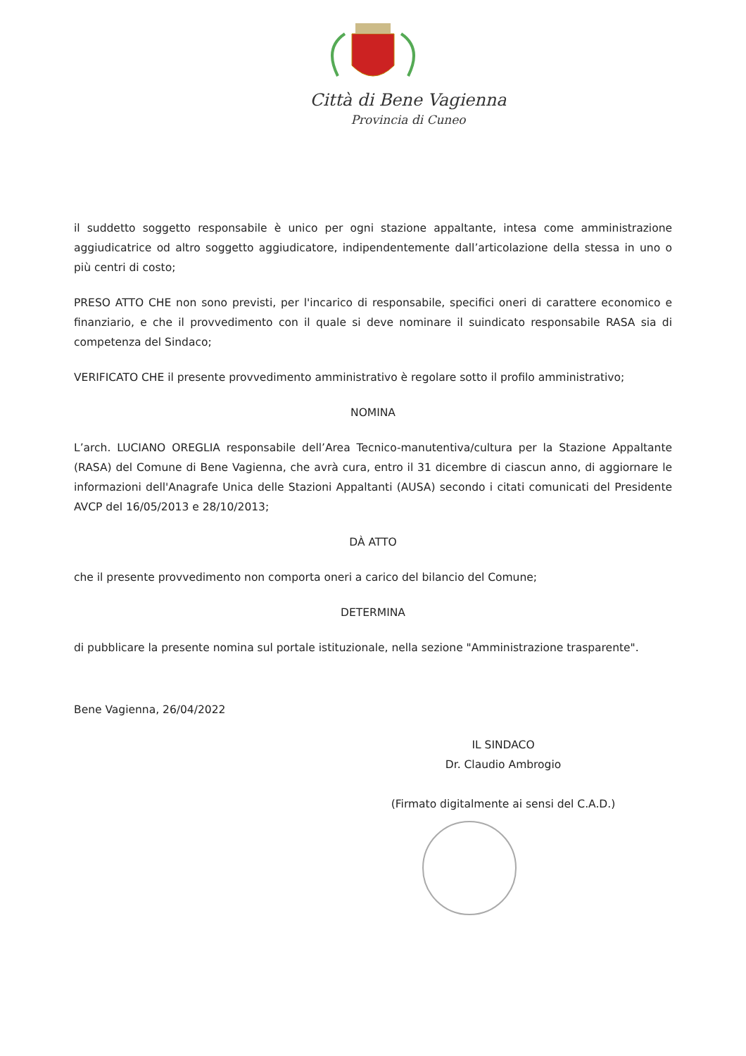Città di Bene Vagienna
Provincia di Cuneo
il suddetto soggetto responsabile è unico per ogni stazione appaltante, intesa come amministrazione aggiudicatrice od altro soggetto aggiudicatore, indipendentemente dall’articolazione della stessa in uno o più centri di costo;
PRESO ATTO CHE non sono previsti, per l'incarico di responsabile, specifici oneri di carattere economico e finanziario, e che il provvedimento con il quale si deve nominare il suindicato responsabile RASA sia di competenza del Sindaco;
VERIFICATO CHE il presente provvedimento amministrativo è regolare sotto il profilo amministrativo;
NOMINA
L’arch. LUCIANO OREGLIA responsabile dell’Area Tecnico-manutentiva/cultura per la Stazione Appaltante (RASA) del Comune di Bene Vagienna, che avrà cura, entro il 31 dicembre di ciascun anno, di aggiornare le informazioni dell'Anagrafe Unica delle Stazioni Appaltanti (AUSA) secondo i citati comunicati del Presidente AVCP del 16/05/2013 e 28/10/2013;
DÀ ATTO
che il presente provvedimento non comporta oneri a carico del bilancio del Comune;
DETERMINA
di pubblicare la presente nomina sul portale istituzionale, nella sezione "Amministrazione trasparente".
Bene Vagienna, 26/04/2022
IL SINDACO
Dr. Claudio Ambrogio
(Firmato digitalmente ai sensi del C.A.D.)